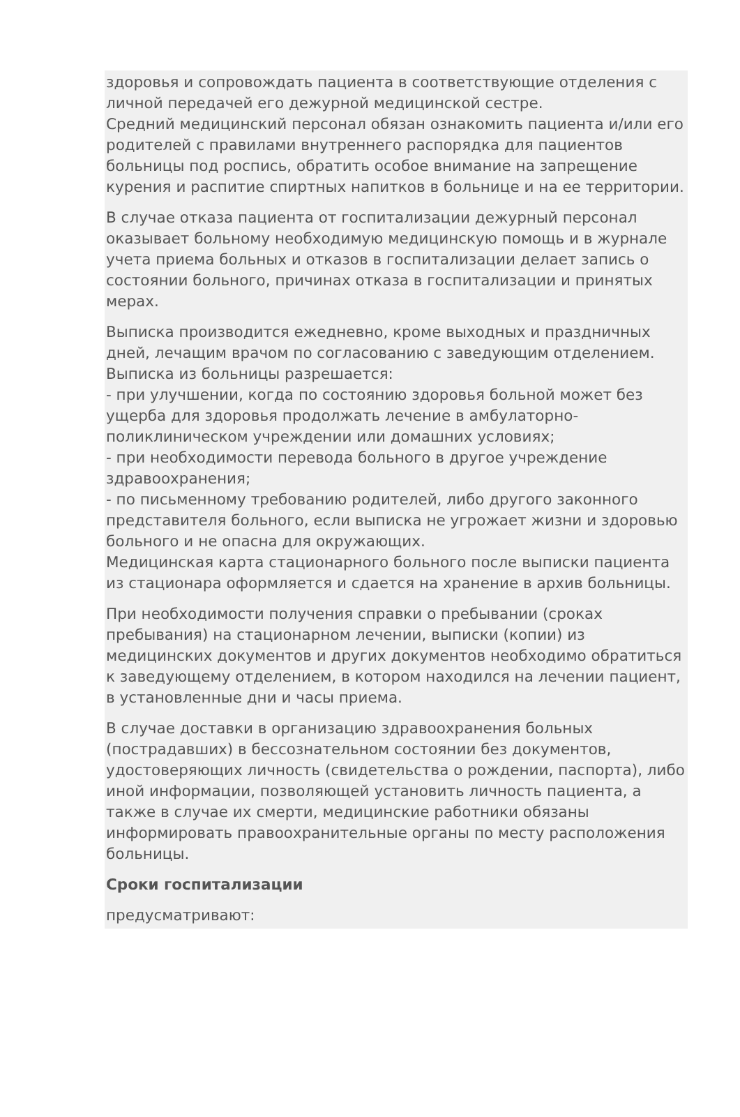здоровья и сопровождать пациента в соответствующие отделения с личной передачей его дежурной медицинской сестре.
Средний медицинский персонал обязан ознакомить пациента и/или его родителей с правилами внутреннего распорядка для пациентов больницы под роспись, обратить особое внимание на запрещение курения и распитие спиртных напитков в больнице и на ее территории.
В случае отказа пациента от госпитализации дежурный персонал оказывает больному необходимую медицинскую помощь и в журнале учета приема больных и отказов в госпитализации делает запись о состоянии больного, причинах отказа в госпитализации и принятых мерах.
Выписка производится ежедневно, кроме выходных и праздничных дней, лечащим врачом по согласованию с заведующим отделением.
Выписка из больницы разрешается:
- при улучшении, когда по состоянию здоровья больной может без ущерба для здоровья продолжать лечение в амбулаторно-поликлиническом учреждении или домашних условиях;
- при необходимости перевода больного в другое учреждение здравоохранения;
- по письменному требованию родителей, либо другого законного представителя больного, если выписка не угрожает жизни и здоровью больного и не опасна для окружающих.
Медицинская карта стационарного больного после выписки пациента из стационара оформляется и сдается на хранение в архив больницы.
При необходимости получения справки о пребывании (сроках пребывания) на стационарном лечении, выписки (копии) из медицинских документов и других документов необходимо обратиться к заведующему отделением, в котором находился на лечении пациент, в установленные дни и часы приема.
В случае доставки в организацию здравоохранения больных (пострадавших) в бессознательном состоянии без документов, удостоверяющих личность (свидетельства о рождении, паспорта), либо иной информации, позволяющей установить личность пациента, а также в случае их смерти, медицинские работники обязаны информировать правоохранительные органы по месту расположения больницы.
Сроки госпитализации
предусматривают: